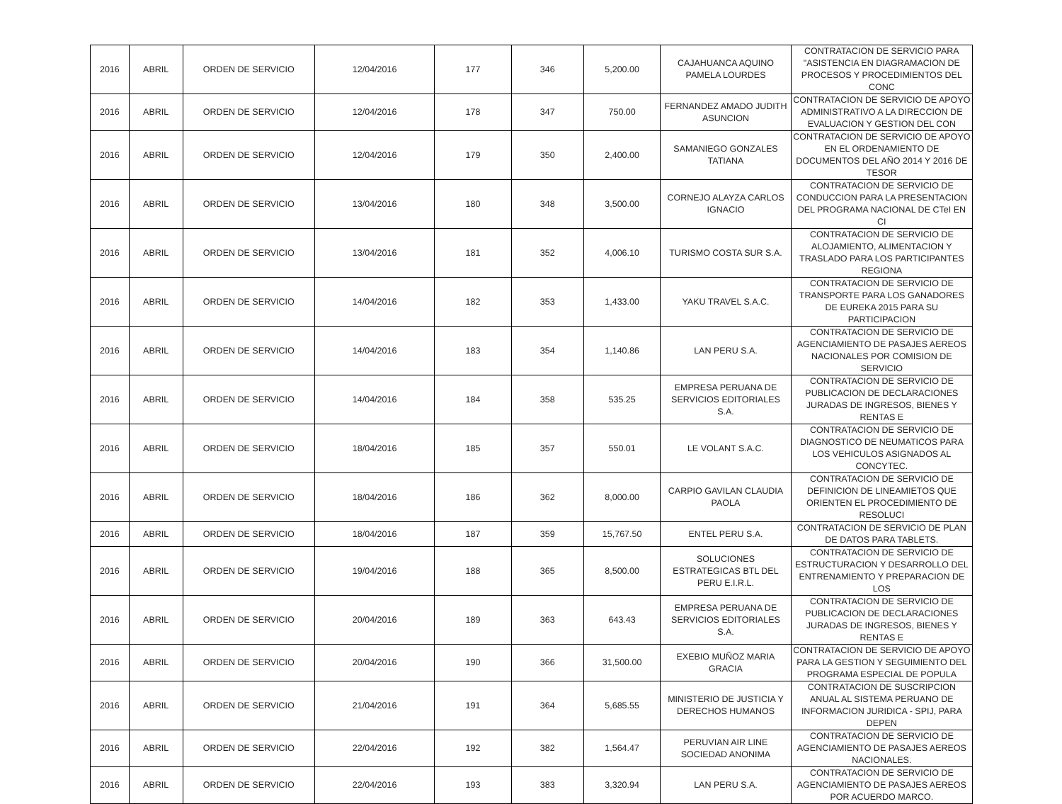| 2016 | ABRIL | ORDEN DE SERVICIO | 12/04/2016 | 177 | 346 | 5,200.00 | CAJAHUANCA AQUINO PAMELA LOURDES | CONTRATACION DE SERVICIO PARA "ASISTENCIA EN DIAGRAMACION DE PROCESOS Y PROCEDIMIENTOS DEL CONC |
| 2016 | ABRIL | ORDEN DE SERVICIO | 12/04/2016 | 178 | 347 | 750.00 | FERNANDEZ AMADO JUDITH ASUNCION | CONTRATACION DE SERVICIO DE APOYO ADMINISTRATIVO A LA DIRECCION DE EVALUACION Y GESTION DEL CON |
| 2016 | ABRIL | ORDEN DE SERVICIO | 12/04/2016 | 179 | 350 | 2,400.00 | SAMANIEGO GONZALES TATIANA | CONTRATACION DE SERVICIO DE APOYO EN EL ORDENAMIENTO DE DOCUMENTOS DEL AÑO 2014 Y 2016 DE TESOR |
| 2016 | ABRIL | ORDEN DE SERVICIO | 13/04/2016 | 180 | 348 | 3,500.00 | CORNEJO ALAYZA CARLOS IGNACIO | CONTRATACION DE SERVICIO DE CONDUCCION PARA LA PRESENTACION DEL PROGRAMA NACIONAL DE CTeI EN CI |
| 2016 | ABRIL | ORDEN DE SERVICIO | 13/04/2016 | 181 | 352 | 4,006.10 | TURISMO COSTA SUR S.A. | CONTRATACION DE SERVICIO DE ALOJAMIENTO, ALIMENTACION Y TRASLADO PARA LOS PARTICIPANTES REGIONA |
| 2016 | ABRIL | ORDEN DE SERVICIO | 14/04/2016 | 182 | 353 | 1,433.00 | YAKU TRAVEL S.A.C. | CONTRATACION DE SERVICIO DE TRANSPORTE PARA LOS GANADORES DE EUREKA 2015 PARA SU PARTICIPACION |
| 2016 | ABRIL | ORDEN DE SERVICIO | 14/04/2016 | 183 | 354 | 1,140.86 | LAN PERU S.A. | CONTRATACION DE SERVICIO DE AGENCIAMIENTO DE PASAJES AEREOS NACIONALES POR COMISION DE SERVICIO |
| 2016 | ABRIL | ORDEN DE SERVICIO | 14/04/2016 | 184 | 358 | 535.25 | EMPRESA PERUANA DE SERVICIOS EDITORIALES S.A. | CONTRATACION DE SERVICIO DE PUBLICACION DE DECLARACIONES JURADAS DE INGRESOS, BIENES Y RENTAS E |
| 2016 | ABRIL | ORDEN DE SERVICIO | 18/04/2016 | 185 | 357 | 550.01 | LE VOLANT S.A.C. | CONTRATACION DE SERVICIO DE DIAGNOSTICO DE NEUMATICOS PARA LOS VEHICULOS ASIGNADOS AL CONCYTEC. |
| 2016 | ABRIL | ORDEN DE SERVICIO | 18/04/2016 | 186 | 362 | 8,000.00 | CARPIO GAVILAN CLAUDIA PAOLA | CONTRATACION DE SERVICIO DE DEFINICION DE LINEAMIETOS QUE ORIENTEN EL PROCEDIMIENTO DE RESOLUCI |
| 2016 | ABRIL | ORDEN DE SERVICIO | 18/04/2016 | 187 | 359 | 15,767.50 | ENTEL PERU S.A. | CONTRATACION DE SERVICIO DE PLAN DE DATOS PARA TABLETS. |
| 2016 | ABRIL | ORDEN DE SERVICIO | 19/04/2016 | 188 | 365 | 8,500.00 | SOLUCIONES ESTRATEGICAS BTL DEL PERU E.I.R.L. | CONTRATACION DE SERVICIO DE ESTRUCTURACION Y DESARROLLO DEL ENTRENAMIENTO Y PREPARACION DE LOS |
| 2016 | ABRIL | ORDEN DE SERVICIO | 20/04/2016 | 189 | 363 | 643.43 | EMPRESA PERUANA DE SERVICIOS EDITORIALES S.A. | CONTRATACION DE SERVICIO DE PUBLICACION DE DECLARACIONES JURADAS DE INGRESOS, BIENES Y RENTAS E |
| 2016 | ABRIL | ORDEN DE SERVICIO | 20/04/2016 | 190 | 366 | 31,500.00 | EXEBIO MUÑOZ MARIA GRACIA | CONTRATACION DE SERVICIO DE APOYO PARA LA GESTION Y SEGUIMIENTO DEL PROGRAMA ESPECIAL DE POPULA |
| 2016 | ABRIL | ORDEN DE SERVICIO | 21/04/2016 | 191 | 364 | 5,685.55 | MINISTERIO DE JUSTICIA Y DERECHOS HUMANOS | CONTRATACION DE SUSCRIPCION ANUAL AL SISTEMA PERUANO DE INFORMACION JURIDICA - SPIJ, PARA DEPEN |
| 2016 | ABRIL | ORDEN DE SERVICIO | 22/04/2016 | 192 | 382 | 1,564.47 | PERUVIAN AIR LINE SOCIEDAD ANONIMA | CONTRATACION DE SERVICIO DE AGENCIAMIENTO DE PASAJES AEREOS NACIONALES. |
| 2016 | ABRIL | ORDEN DE SERVICIO | 22/04/2016 | 193 | 383 | 3,320.94 | LAN PERU S.A. | CONTRATACION DE SERVICIO DE AGENCIAMIENTO DE PASAJES AEREOS POR ACUERDO MARCO. |